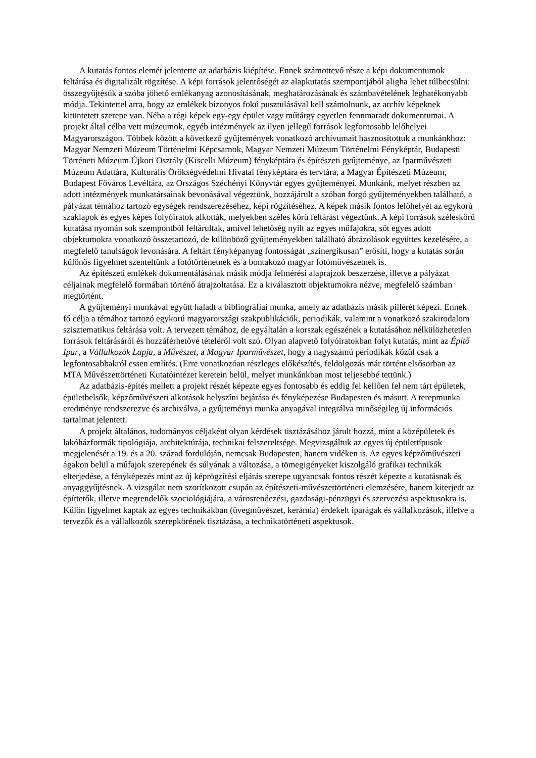A kutatás fontos elemét jelentette az adatbázis kiépítése. Ennek számottevő része a képi dokumentumok feltárása és digitalizált rögzítése. A képi források jelentőségét az alapkutatás szempontjából aligha lehet túlbecsülni: összegyűjtésük a szóba jöhető emlékanyag azonosításának, meghatározásának és számbavételének leghatékonyabb módja. Tekintettel arra, hogy az emlékek bizonyos fokú pusztulásával kell számolnunk, az archív képeknek kitüntetett szerepe van. Néha a régi képek egy-egy épület vagy műtárgy egyetlen fennmaradt dokumentumai. A projekt által célba vett múzeumok, egyéb intézmények az ilyen jellegű források legfontosabb lelőhelyei Magyarországon. Többek között a következő gyűjtemények vonatkozó archívumait hasznosítottuk a munkánkhoz: Magyar Nemzeti Múzeum Történelmi Képcsarnok, Magyar Nemzeti Múzeum Történelmi Fényképtár, Budapesti Történeti Múzeum Újkori Osztály (Kiscelli Múzeum) fényképtára és építészeti gyűjteménye, az Iparművészeti Múzeum Adattára, Kulturális Örökségvédelmi Hivatal fényképtára és tervtára, a Magyar Építészeti Múzeum, Budapest Főváros Levéltára, az Országos Széchényi Könyvtár egyes gyűjteményei. Munkánk, melyet részben az adott intézmények munkatársainak bevonásával végeztünk, hozzájárult a szóban forgó gyűjteményekben található, a pályázat témához tartozó egységek rendszerezéséhez, képi rögzítéséhez. A képek másik fontos lelőhelyét az egykorú szaklapok és egyes képes folyóiratok alkották, melyekben széles körű feltárást végeztünk. A képi források széleskörű kutatása nyomán sok szempontból feltárultak, amivel lehetőség nyílt az egyes műfajokra, sőt egyes adott objektumokra vonatkozó összetartozó, de különböző gyűjteményekben található ábrázolások együttes kezelésére, a megfelelő tanulságok levonására. A feltárt fényképanyag fontosságát „szinergikusan” erősíti, hogy a kutatás során különös figyelmet szenteltünk a fotótörténetnek és a bontakozó magyar fotóművészetnek is.
Az építészeti emlékek dokumentálásának másik módja felmérési alaprajzok beszerzése, illetve a pályázat céljainak megfelelő formában történő átrajzoltatása. Ez a kiválasztott objektumokra nézve, megfelelő számban megtörtént.
A gyűjteményi munkával együtt haladt a bibliográfiai munka, amely az adatbázis másik pillérét képezi. Ennek fő célja a témához tartozó egykorú magyarországi szakpublikációk, periodikák, valamint a vonatkozó szakirodalom szisztematikus feltárása volt. A tervezett témához, de egyáltalán a korszak egészének a kutatásához nélkülözhetetlen források feltárásáról és hozzáférhetővé tételéről volt szó. Olyan alapvető folyóiratokban folyt kutatás, mint az Építő Ipar, a Vállalkozók Lapja, a Művészet, a Magyar Iparművészet, hogy a nagyszámú periodikák közül csak a legfontosabbakról essen említés. (Erre vonatkozóan részleges előkészítés, feldolgozás már történt elsősorban az MTA Művészettörténeti Kutatóintézet keretein belül, melyet munkánkban most teljesebbé tettünk.)
Az adatbázis-építés mellett a projekt részét képezte egyes fontosabb és eddig fel kellően fel nem tárt épületek, épületbelsők, képzőművészeti alkotások helyszíni bejárása és fényképezése Budapesten és másutt. A terepmunka eredménye rendszerezve és archiválva, a gyűjteményi munka anyagával integrálva minőségileg új információs tartalmat jelentett.
A projekt általános, tudományos céljaként olyan kérdések tisztázásához járult hozzá, mint a középületek és lakóházformák tipológiája, architektúrája, technikai felszereltsége. Megvizsgáltuk az egyes új épülettípusok megjelenését a 19. és a 20. század fordulóján, nemcsak Budapesten, hanem vidéken is. Az egyes képzőművészeti ágakon belül a műfajok szerepének és súlyának a változása, a tömegigényeket kiszolgáló grafikai technikák elterjedése, a fényképezés mint az új képrögzítési eljárás szerepe ugyancsak fontos részét képezte a kutatásnak és anyaggyűjtésnek. A vizsgálat nem szorítkozott csupán az építészeti-művészettörténeti elemzésére, hanem kiterjedt az építtetők, illetve megrendelők szociológiájára, a városrendezési, gazdasági-pénzügyi és szervezési aspektusokra is. Külön figyelmet kaptak az egyes technikákban (üvegművészet, kerámia) érdekelt iparágak és vállalkozások, illetve a tervezők és a vállalkozók szerepkörének tisztázása, a technikatörténeti aspektusok.